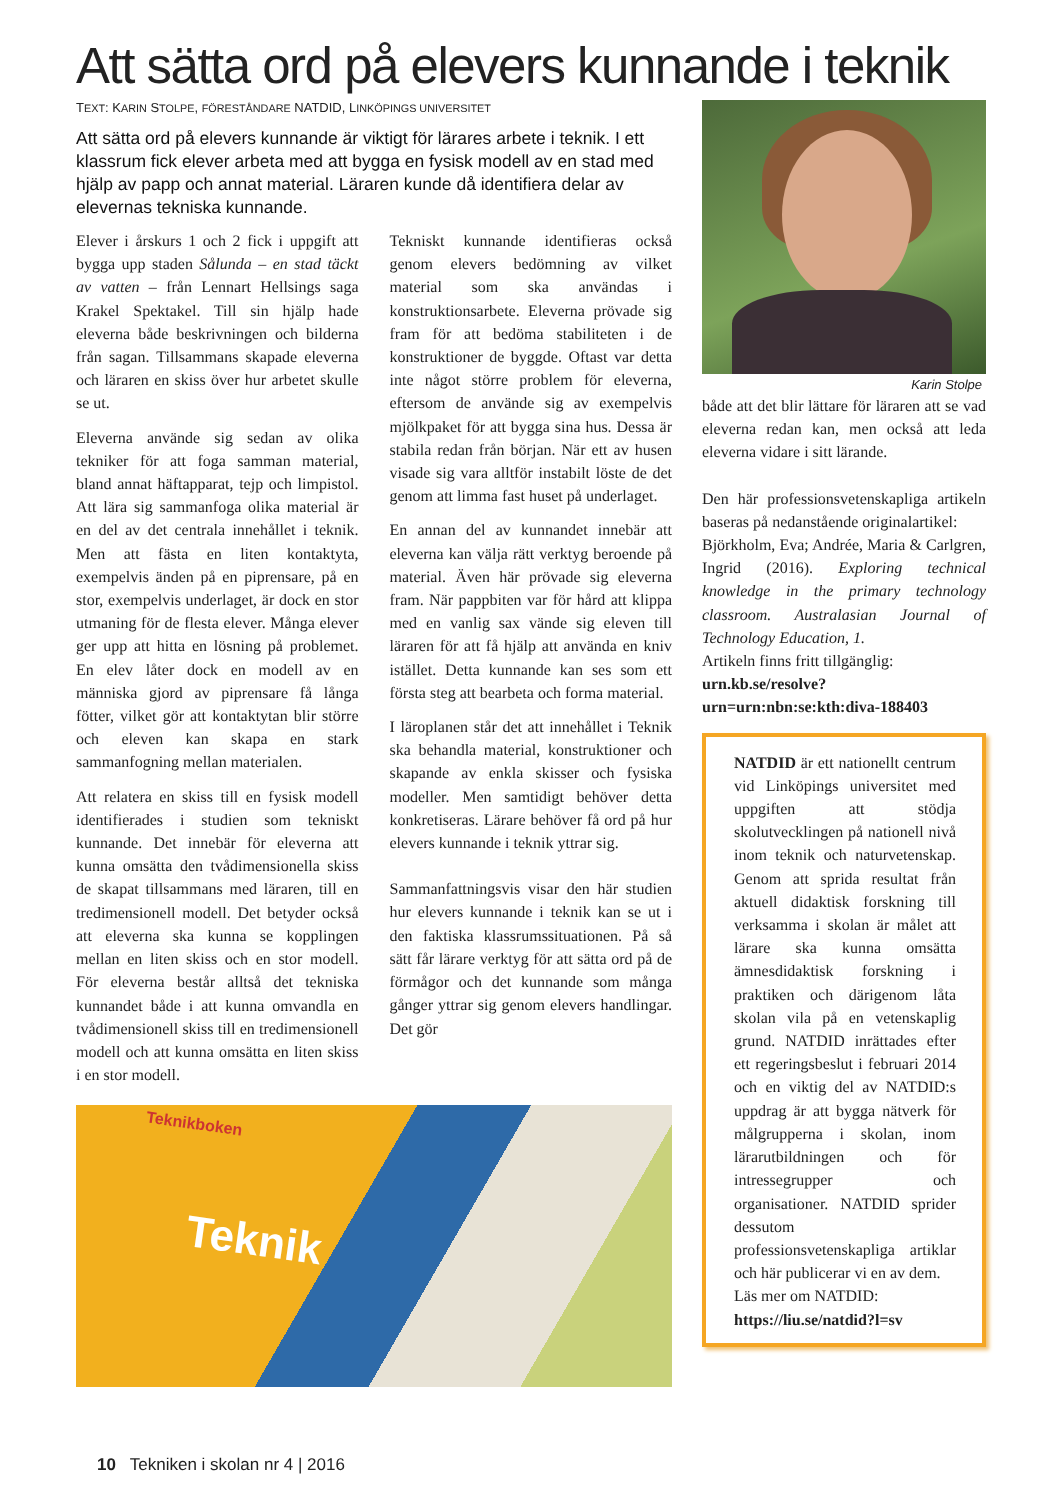Att sätta ord på elevers kunnande i teknik
TEXT: KARIN STOLPE, FÖRESTÅNDARE NATDID, LINKÖPINGS UNIVERSITET
Att sätta ord på elevers kunnande är viktigt för lärares arbete i teknik. I ett klassrum fick elever arbeta med att bygga en fysisk modell av en stad med hjälp av papp och annat material. Läraren kunde då identifiera delar av elevernas tekniska kunnande.
Elever i årskurs 1 och 2 fick i uppgift att bygga upp staden Sålunda – en stad täckt av vatten – från Lennart Hellsings saga Krakel Spektakel. Till sin hjälp hade eleverna både beskrivningen och bilderna från sagan. Tillsammans skapade eleverna och läraren en skiss över hur arbetet skulle se ut.
Eleverna använde sig sedan av olika tekniker för att foga samman material, bland annat häftapparat, tejp och limpistol. Att lära sig sammanfoga olika material är en del av det centrala innehållet i teknik. Men att fästa en liten kontaktyta, exempelvis änden på en piprensare, på en stor, exempelvis underlaget, är dock en stor utmaning för de flesta elever. Många elever ger upp att hitta en lösning på problemet. En elev låter dock en modell av en människa gjord av piprensare få långa fötter, vilket gör att kontaktytan blir större och eleven kan skapa en stark sammanfogning mellan materialen.
Att relatera en skiss till en fysisk modell identifierades i studien som tekniskt kunnande. Det innebär för eleverna att kunna omsätta den tvådimensionella skiss de skapat tillsammans med läraren, till en tredimensionell modell. Det betyder också att eleverna ska kunna se kopplingen mellan en liten skiss och en stor modell. För eleverna består alltså det tekniska kunnandet både i att kunna omvandla en tvådimensionell skiss till en tredimensionell modell och att kunna omsätta en liten skiss i en stor modell.
Tekniskt kunnande identifieras också genom elevers bedömning av vilket material som ska användas i konstruktionsarbete. Eleverna prövade sig fram för att bedöma stabiliteten i de konstruktioner de byggde. Oftast var detta inte något större problem för eleverna, eftersom de använde sig av exempelvis mjölkpaket för att bygga sina hus. Dessa är stabila redan från början. När ett av husen visade sig vara alltför instabilt löste de det genom att limma fast huset på underlaget.
En annan del av kunnandet innebär att eleverna kan välja rätt verktyg beroende på material. Även här prövade sig eleverna fram. När pappbiten var för hård att klippa med en vanlig sax vände sig eleven till läraren för att få hjälp att använda en kniv istället. Detta kunnande kan ses som ett första steg att bearbeta och forma material.
I läroplanen står det att innehållet i Teknik ska behandla material, konstruktioner och skapande av enkla skisser och fysiska modeller. Men samtidigt behöver detta konkretiseras. Lärare behöver få ord på hur elevers kunnande i teknik yttrar sig.
Sammanfattningsvis visar den här studien hur elevers kunnande i teknik kan se ut i den faktiska klassrumssituationen. På så sätt får lärare verktyg för att sätta ord på de förmågor och det kunnande som många gånger yttrar sig genom elevers handlingar. Det gör
Teknik
Teknikboken
Karin Stolpe
både att det blir lättare för läraren att se vad eleverna redan kan, men också att leda eleverna vidare i sitt lärande.
Den här professionsvetenskapliga artikeln baseras på nedanstående originalartikel:
Björkholm, Eva; Andrée, Maria & Carlgren, Ingrid (2016). Exploring technical knowledge in the primary technology classroom. Australasian Journal of Technology Education, 1.
Artikeln finns fritt tillgänglig:
urn.kb.se/resolve?urn=urn:nbn:se:kth:diva-188403
NATDID är ett nationellt centrum vid Linköpings universitet med uppgiften att stödja skolutvecklingen på nationell nivå inom teknik och naturvetenskap. Genom att sprida resultat från aktuell didaktisk forskning till verksamma i skolan är målet att lärare ska kunna omsätta ämnesdidaktisk forskning i praktiken och därigenom låta skolan vila på en vetenskaplig grund. NATDID inrättades efter ett regeringsbeslut i februari 2014 och en viktig del av NATDID:s uppdrag är att bygga nätverk för målgrupperna i skolan, inom lärarutbildningen och för intressegrupper och organisationer. NATDID sprider dessutom professionsvetenskapliga artiklar och här publicerar vi en av dem.
Läs mer om NATDID:
https://liu.se/natdid?l=sv
10 Tekniken i skolan nr 4 | 2016